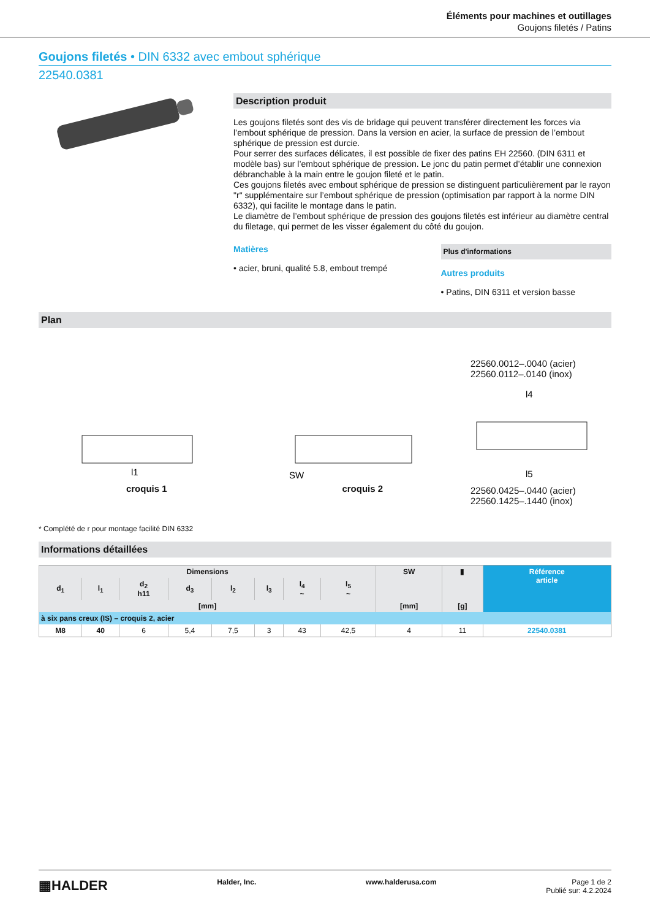Éléments pour machines et outillages
Goujons filetés / Patins
Goujons filetés • DIN 6332 avec embout sphérique
22540.0381
Description produit
Les goujons filetés sont des vis de bridage qui peuvent transférer directement les forces via l’embout sphérique de pression. Dans la version en acier, la surface de pression de l’embout sphérique de pression est durcie.
Pour serrer des surfaces délicates, il est possible de fixer des patins EH 22560. (DIN 6311 et modèle bas) sur l’embout sphérique de pression. Le jonc du patin permet d’établir une connexion débranchable à la main entre le goujon fileté et le patin.
Ces goujons filetés avec embout sphérique de pression se distinguent particulièrement par le rayon "r" supplémentaire sur l’embout sphérique de pression (optimisation par rapport à la norme DIN 6332), qui facilite le montage dans le patin.
Le diamètre de l’embout sphérique de pression des goujons filetés est inférieur au diamètre central du filetage, qui permet de les visser également du côté du goujon.
Matières
• acier, bruni, qualité 5.8, embout trempé
Plus d'informations
Autres produits
• Patins, DIN 6311 et version basse
Plan
l1
croquis 1
SW
croquis 2
22560.0012–.0040 (acier)
22560.0112–.0140 (inox)
l4
l5
22560.0425–.0440 (acier)
22560.1425–.1440 (inox)
* Complété de r pour montage facilité DIN 6332
Informations détaillées
| Dimensions | | | | | | | | SW | ▮ | Référence article |
| --- | --- | --- | --- | --- | --- | --- | --- | --- | --- | --- |
| d<sub>1</sub> | l<sub>1</sub> | d<sub>2</sub> h11 | d<sub>3</sub> | l<sub>2</sub> | l<sub>3</sub> | l<sub>4</sub> ~ | l<sub>5</sub> ~ | | | |
| [mm] | | | | | | | | [mm] | [g] | |
| à six pans creux (IS) – croquis 2, acier | | | | | | | | | | |
| M8 | 40 | 6 | 5,4 | 7,5 | 3 | 43 | 42,5 | 4 | 11 | 22540.0381 |
▦HALDER
Halder, Inc. www.halderusa.com Page 1 de 2
Publié sur: 4.2.2024